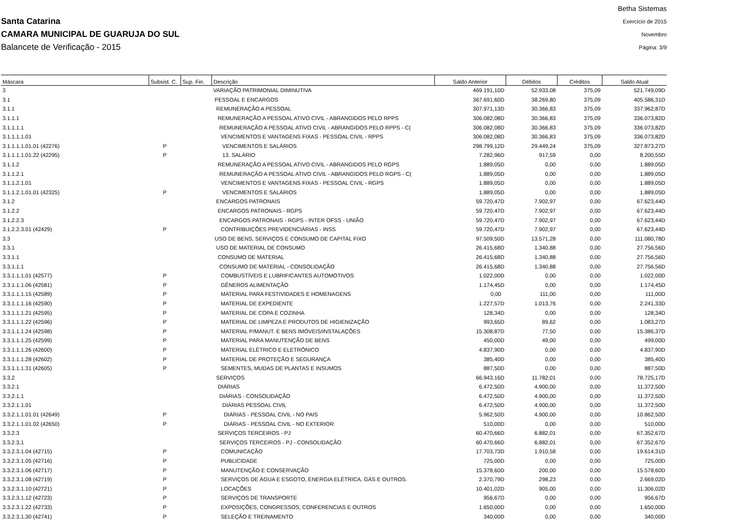Santa Catarina
CAMARA MUNICIPAL DE GUARUJA DO SUL
Balancete de Verificação - 2015
Betha Sistemas
Exercício de 2015
Novembro
Página: 3/9
| Máscara | Subsist. C. | Sup. Fin. | Descrição | Saldo Anterior | Débitos | Créditos | Saldo Atual |
| --- | --- | --- | --- | --- | --- | --- | --- |
| 3 | | | VARIAÇÃO PATRIMONIAL DIMINUTIVA | 469.191,10D | 52.933,08 | 375,09 | 521.749,09D |
| 3.1 | | | PESSOAL E ENCARGOS | 367.691,60D | 38.269,80 | 375,09 | 405.586,31D |
| 3.1.1 | | | REMUNERAÇÃO A PESSOAL | 307.971,13D | 30.366,83 | 375,09 | 337.962,87D |
| 3.1.1.1 | | | REMUNERAÇÃO A PESSOAL ATIVO CIVIL - ABRANGIDOS PELO RPPS | 306.082,08D | 30.366,83 | 375,09 | 336.073,82D |
| 3.1.1.1.1 | | | REMUNERAÇÃO A PESSOAL ATIVO CIVIL - ABRANGIDOS PELO RPPS - C( | 306.082,08D | 30.366,83 | 375,09 | 336.073,82D |
| 3.1.1.1.1.01 | | | VENCIMENTOS E VANTAGENS FIXAS - PESSOAL CIVIL - RPPS | 306.082,08D | 30.366,83 | 375,09 | 336.073,82D |
| 3.1.1.1.1.01.01 (42276) | P | | VENCIMENTOS E SALÁRIOS | 298.799,12D | 29.449,24 | 375,09 | 327.873,27D |
| 3.1.1.1.1.01.22 (42295) | P | | 13. SALÁRIO | 7.282,96D | 917,59 | 0,00 | 8.200,55D |
| 3.1.1.2 | | | REMUNERAÇÃO A PESSOAL ATIVO CIVIL - ABRANGIDOS PELO RGPS | 1.889,05D | 0,00 | 0,00 | 1.889,05D |
| 3.1.1.2.1 | | | REMUNERAÇÃO A PESSOAL ATIVO CIVIL - ABRANGIDOS PELO RGPS - C( | 1.889,05D | 0,00 | 0,00 | 1.889,05D |
| 3.1.1.2.1.01 | | | VENCIMENTOS E VANTAGENS FIXAS - PESSOAL CIVIL - RGPS | 1.889,05D | 0,00 | 0,00 | 1.889,05D |
| 3.1.1.2.1.01.01 (42325) | P | | VENCIMENTOS E SALÁRIOS | 1.889,05D | 0,00 | 0,00 | 1.889,05D |
| 3.1.2 | | | ENCARGOS PATRONAIS | 59.720,47D | 7.902,97 | 0,00 | 67.623,44D |
| 3.1.2.2 | | | ENCARGOS PATRONAIS - RGPS | 59.720,47D | 7.902,97 | 0,00 | 67.623,44D |
| 3.1.2.2.3 | | | ENCARGOS PATRONAIS - RGPS - INTER OFSS - UNIÃO | 59.720,47D | 7.902,97 | 0,00 | 67.623,44D |
| 3.1.2.2.3.01 (42429) | P | | CONTRIBUIÇÕES PREVIDENCIÁRIAS - INSS | 59.720,47D | 7.902,97 | 0,00 | 67.623,44D |
| 3.3 | | | USO DE BENS, SERVIÇOS E CONSUMO DE CAPITAL FIXO | 97.509,50D | 13.571,28 | 0,00 | 111.080,78D |
| 3.3.1 | | | USO DE MATERIAL DE CONSUMO | 26.415,68D | 1.340,88 | 0,00 | 27.756,56D |
| 3.3.1.1 | | | CONSUMO DE MATERIAL | 26.415,68D | 1.340,88 | 0,00 | 27.756,56D |
| 3.3.1.1.1 | | | CONSUMO DE MATERIAL - CONSOLIDAÇÃO | 26.415,68D | 1.340,88 | 0,00 | 27.756,56D |
| 3.3.1.1.1.01 (42577) | P | | COMBUSTÍVEIS E LUBRIFICANTES AUTOMOTIVOS | 1.022,00D | 0,00 | 0,00 | 1.022,00D |
| 3.3.1.1.1.06 (42581) | P | | GÊNEROS ALIMENTAÇÃO | 1.174,45D | 0,00 | 0,00 | 1.174,45D |
| 3.3.1.1.1.15 (42589) | P | | MATERIAL PARA FESTIVIDADES E HOMENAGENS | 0,00 | 111,00 | 0,00 | 111,00D |
| 3.3.1.1.1.16 (42590) | P | | MATERIAL DE EXPEDIENTE | 1.227,57D | 1.013,76 | 0,00 | 2.241,33D |
| 3.3.1.1.1.21 (42595) | P | | MATERIAL DE COPA E COZINHA | 128,34D | 0,00 | 0,00 | 128,34D |
| 3.3.1.1.1.22 (42596) | P | | MATERIAL DE LIMPEZA E PRODUTOS DE HIGIENIZAÇÃO | 993,65D | 89,62 | 0,00 | 1.083,27D |
| 3.3.1.1.1.24 (42598) | P | | MATERIAL P/MANUT. E BENS IMÓVEIS/INSTALAÇÕES | 15.308,87D | 77,50 | 0,00 | 15.386,37D |
| 3.3.1.1.1.25 (42599) | P | | MATERIAL PARA MANUTENÇÃO DE BENS | 450,00D | 49,00 | 0,00 | 499,00D |
| 3.3.1.1.1.26 (42600) | P | | MATERIAL ELÉTRICO E ELETRÔNICO | 4.837,90D | 0,00 | 0,00 | 4.837,90D |
| 3.3.1.1.1.28 (42602) | P | | MATERIAL DE PROTEÇÃO E SEGURANÇA | 385,40D | 0,00 | 0,00 | 385,40D |
| 3.3.1.1.1.31 (42605) | P | | SEMENTES, MUDAS DE PLANTAS E INSUMOS | 887,50D | 0,00 | 0,00 | 887,50D |
| 3.3.2 | | | SERVIÇOS | 66.943,16D | 11.782,01 | 0,00 | 78.725,17D |
| 3.3.2.1 | | | DIÁRIAS | 6.472,50D | 4.900,00 | 0,00 | 11.372,50D |
| 3.3.2.1.1 | | | DIÁRIAS - CONSOLIDAÇÃO | 6.472,50D | 4.900,00 | 0,00 | 11.372,50D |
| 3.3.2.1.1.01 | | | DIÁRIAS PESSOAL CIVIL | 6.472,50D | 4.900,00 | 0,00 | 11.372,50D |
| 3.3.2.1.1.01.01 (42649) | P | | DIÁRIAS - PESSOAL CIVIL - NO PAIS | 5.962,50D | 4.900,00 | 0,00 | 10.862,50D |
| 3.3.2.1.1.01.02 (42650) | P | | DIÁRIAS - PESSOAL CIVIL - NO EXTERIOR | 510,00D | 0,00 | 0,00 | 510,00D |
| 3.3.2.3 | | | SERVIÇOS TERCEIROS - PJ | 60.470,66D | 6.882,01 | 0,00 | 67.352,67D |
| 3.3.2.3.1 | | | SERVIÇOS TERCEIROS - PJ - CONSOLIDAÇÃO | 60.470,66D | 6.882,01 | 0,00 | 67.352,67D |
| 3.3.2.3.1.04 (42715) | P | | COMUNICAÇÃO | 17.703,73D | 1.910,58 | 0,00 | 19.614,31D |
| 3.3.2.3.1.05 (42716) | P | | PUBLICIDADE | 725,00D | 0,00 | 0,00 | 725,00D |
| 3.3.2.3.1.06 (42717) | P | | MANUTENÇÃO E CONSERVAÇÃO | 15.378,60D | 200,00 | 0,00 | 15.578,60D |
| 3.3.2.3.1.08 (42719) | P | | SERVIÇOS DE ÁGUA E ESGOTO, ENERGIA ELÉTRICA, GÁS E OUTROS. | 2.370,79D | 298,23 | 0,00 | 2.669,02D |
| 3.3.2.3.1.10 (42721) | P | | LOCAÇÕES | 10.401,02D | 905,00 | 0,00 | 11.306,02D |
| 3.3.2.3.1.12 (42723) | P | | SERVIÇOS DE TRANSPORTE | 956,67D | 0,00 | 0,00 | 956,67D |
| 3.3.2.3.1.22 (42733) | P | | EXPOSIÇÕES, CONGRESSOS, CONFERENCIAS E OUTROS | 1.650,00D | 0,00 | 0,00 | 1.650,00D |
| 3.3.2.3.1.30 (42741) | P | | SELEÇÃO E TREINAMENTO | 340,00D | 0,00 | 0,00 | 340,00D |